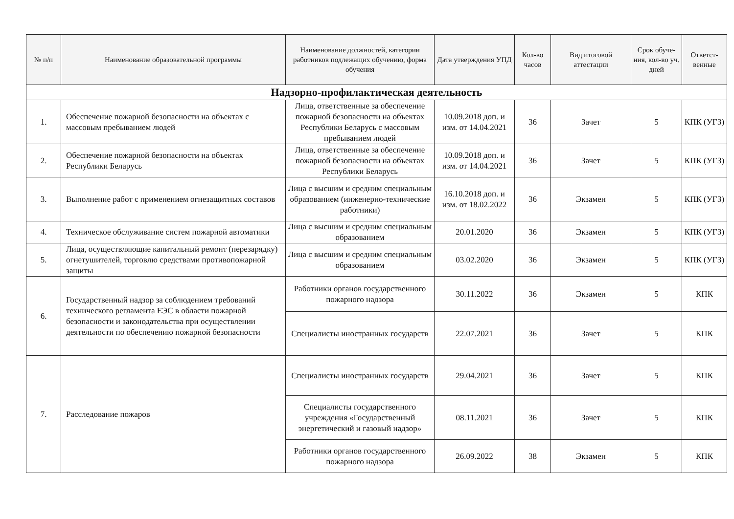| № п/п | Наименование образовательной программы | Наименование должностей, категории работников подлежащих обучению, форма обучения | Дата утверждения УПД | Кол-во часов | Вид итоговой аттестации | Срок обуче-ния, кол-во уч. дней | Ответст-венные |
| --- | --- | --- | --- | --- | --- | --- | --- |
| Надзорно-профилактическая деятельность | | | | | | | |
| 1. | Обеспечение пожарной безопасности на объектах с массовым пребыванием людей | Лица, ответственные за обеспечение пожарной безопасности на объектах Республики Беларусь с массовым пребыванием людей | 10.09.2018 доп. и изм. от 14.04.2021 | 36 | Зачет | 5 | КПК (УГЗ) |
| 2. | Обеспечение пожарной безопасности на объектах Республики Беларусь | Лица, ответственные за обеспечение пожарной безопасности на объектах Республики Беларусь | 10.09.2018 доп. и изм. от 14.04.2021 | 36 | Зачет | 5 | КПК (УГЗ) |
| 3. | Выполнение работ с применением огнезащитных составов | Лица с высшим и средним специальным образованием (инженерно-технические работники) | 16.10.2018 доп. и изм. от 18.02.2022 | 36 | Экзамен | 5 | КПК (УГЗ) |
| 4. | Техническое обслуживание систем пожарной автоматики | Лица с высшим и средним специальным образованием | 20.01.2020 | 36 | Экзамен | 5 | КПК (УГЗ) |
| 5. | Лица, осуществляющие капитальный ремонт (перезарядку) огнетушителей, торговлю средствами противопожарной защиты | Лица с высшим и средним специальным образованием | 03.02.2020 | 36 | Экзамен | 5 | КПК (УГЗ) |
| 6. | Государственный надзор за соблюдением требований технического регламента ЕЭС в области пожарной безопасности и законодательства при осуществлении деятельности по обеспечению пожарной безопасности | Работники органов государственного пожарного надзора | 30.11.2022 | 36 | Экзамен | 5 | КПК |
| | | Специалисты иностранных государств | 22.07.2021 | 36 | Зачет | 5 | КПК |
| 7. | Расследование пожаров | Специалисты иностранных государств | 29.04.2021 | 36 | Зачет | 5 | КПК |
| | | Специалисты государственного учреждения «Государственный энергетический и газовый надзор» | 08.11.2021 | 36 | Зачет | 5 | КПК |
| | | Работники органов государственного пожарного надзора | 26.09.2022 | 38 | Экзамен | 5 | КПК |